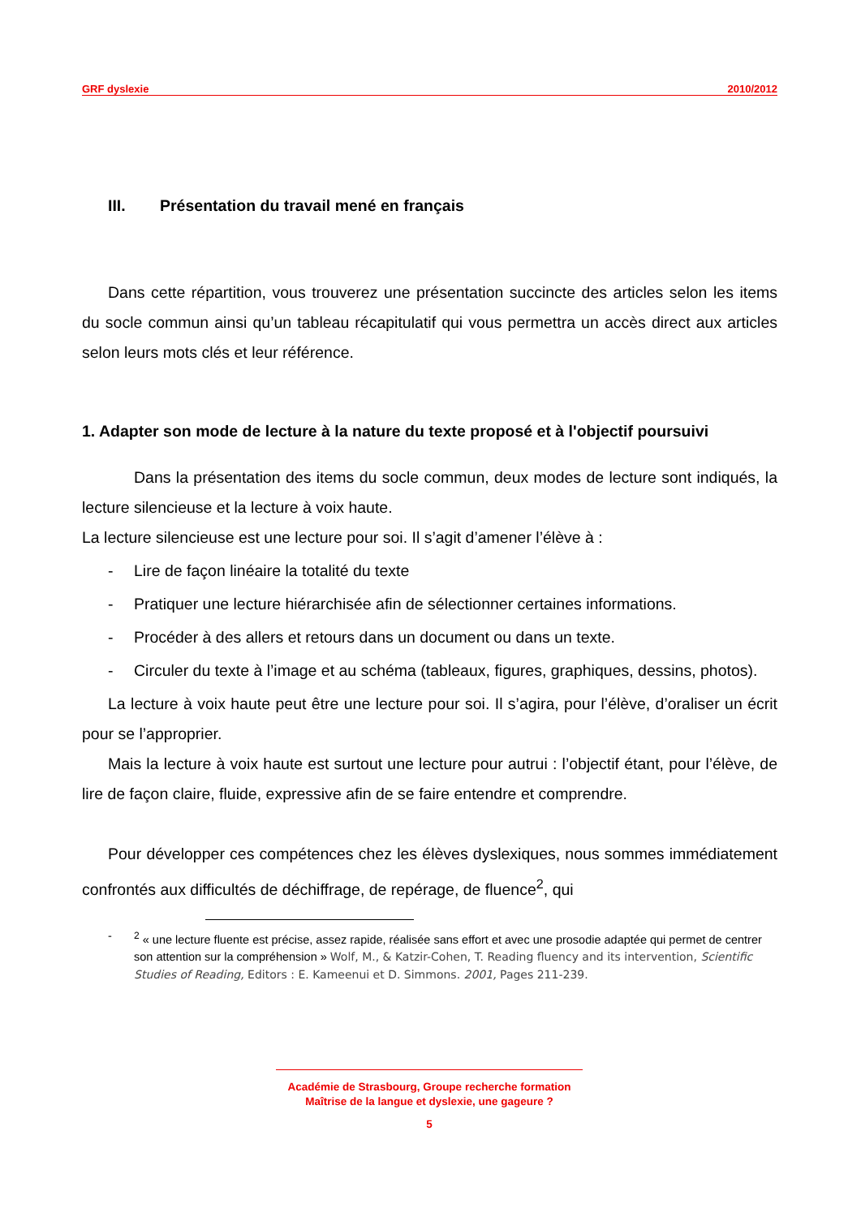GRF dyslexie 2010/2012
III. Présentation du travail mené en français
Dans cette répartition, vous trouverez une présentation succincte des articles selon les items du socle commun ainsi qu’un tableau récapitulatif qui vous permettra un accès direct aux articles selon leurs mots clés et leur référence.
1. Adapter son mode de lecture à la nature du texte proposé et à l'objectif poursuivi
Dans la présentation des items du socle commun, deux modes de lecture sont indiqués, la lecture silencieuse et la lecture à voix haute.
La lecture silencieuse est une lecture pour soi. Il s’agit d’amener l’élève à :
- Lire de façon linéaire la totalité du texte
- Pratiquer une lecture hiérarchisée afin de sélectionner certaines informations.
- Procéder à des allers et retours dans un document ou dans un texte.
- Circuler du texte à l’image et au schéma (tableaux, figures, graphiques, dessins, photos).
La lecture à voix haute peut être une lecture pour soi. Il s’agira, pour l’élève, d’oraliser un écrit pour se l’approprier.
Mais la lecture à voix haute est surtout une lecture pour autrui : l’objectif étant, pour l’élève, de lire de façon claire, fluide, expressive afin de se faire entendre et comprendre.
Pour développer ces compétences chez les élèves dyslexiques, nous sommes immédiatement confrontés aux difficultés de déchiffrage, de repérage, de fluence<sup>2</sup>, qui
-<sup>2</sup> « une lecture fluente est précise, assez rapide, réalisée sans effort et avec une prosodie adaptée qui permet de centrer son attention sur la compréhension » Wolf, M., & Katzir-Cohen, T. Reading fluency and its intervention, Scientific Studies of Reading, Editors : E. Kameenui et D. Simmons. 2001, Pages 211-239.
Académie de Strasbourg, Groupe recherche formation
Maîtrise de la langue et dyslexie, une gageure ?
5